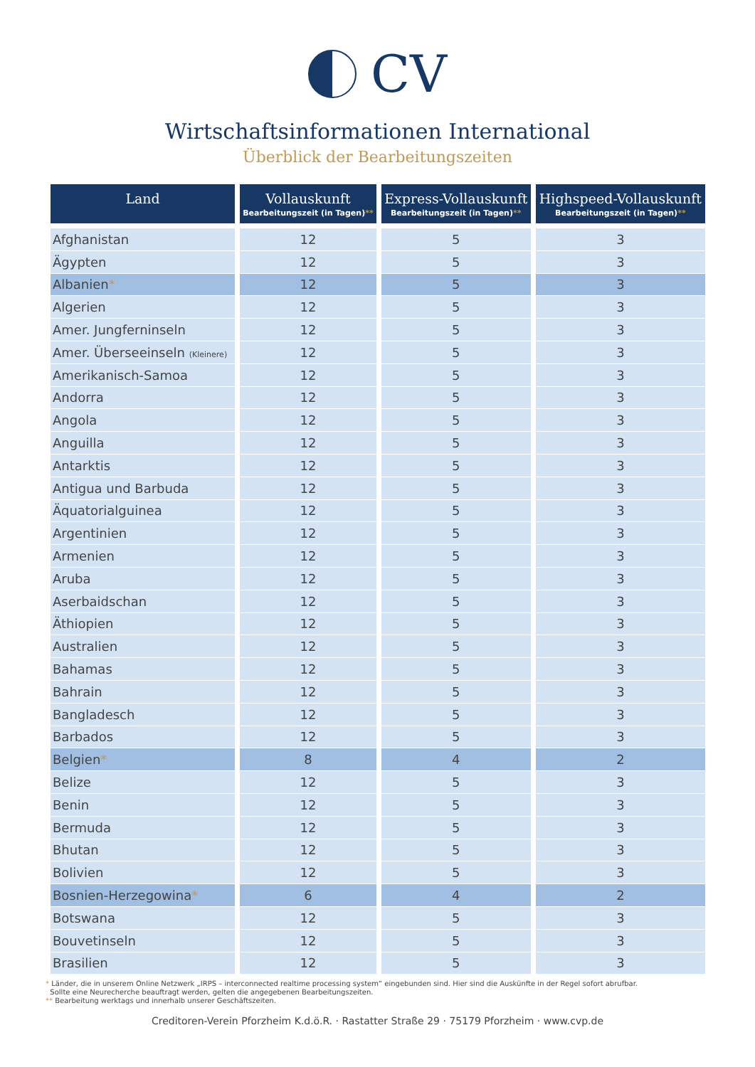CV
Wirtschaftsinformationen International
Überblick der Bearbeitungszeiten
| Land | Vollauskunft Bearbeitungszeit (in Tagen) ** | Express-Vollauskunft Bearbeitungszeit (in Tagen) ** | Highspeed-Vollauskunft Bearbeitungszeit (in Tagen) ** |
| --- | --- | --- | --- |
| Afghanistan | 12 | 5 | 3 |
| Ägypten | 12 | 5 | 3 |
| Albanien * | 12 | 5 | 3 |
| Algerien | 12 | 5 | 3 |
| Amer. Jungferninseln | 12 | 5 | 3 |
| Amer. Überseeinseln (Kleinere) | 12 | 5 | 3 |
| Amerikanisch-Samoa | 12 | 5 | 3 |
| Andorra | 12 | 5 | 3 |
| Angola | 12 | 5 | 3 |
| Anguilla | 12 | 5 | 3 |
| Antarktis | 12 | 5 | 3 |
| Antigua und Barbuda | 12 | 5 | 3 |
| Äquatorialguinea | 12 | 5 | 3 |
| Argentinien | 12 | 5 | 3 |
| Armenien | 12 | 5 | 3 |
| Aruba | 12 | 5 | 3 |
| Aserbaidschan | 12 | 5 | 3 |
| Äthiopien | 12 | 5 | 3 |
| Australien | 12 | 5 | 3 |
| Bahamas | 12 | 5 | 3 |
| Bahrain | 12 | 5 | 3 |
| Bangladesch | 12 | 5 | 3 |
| Barbados | 12 | 5 | 3 |
| Belgien * | 8 | 4 | 2 |
| Belize | 12 | 5 | 3 |
| Benin | 12 | 5 | 3 |
| Bermuda | 12 | 5 | 3 |
| Bhutan | 12 | 5 | 3 |
| Bolivien | 12 | 5 | 3 |
| Bosnien-Herzegowina * | 6 | 4 | 2 |
| Botswana | 12 | 5 | 3 |
| Bouvetinseln | 12 | 5 | 3 |
| Brasilien | 12 | 5 | 3 |
* Länder, die in unserem Online Netzwerk „IRPS – interconnected realtime processing system“ eingebunden sind. Hier sind die Auskünfte in der Regel sofort abrufbar.
Sollte eine Neurecherche beauftragt werden, gelten die angegebenen Bearbeitungszeiten.
** Bearbeitung werktags und innerhalb unserer Geschäftszeiten.
Creditoren-Verein Pforzheim K.d.ö.R. · Rastatter Straße 29 · 75179 Pforzheim · www.cvp.de